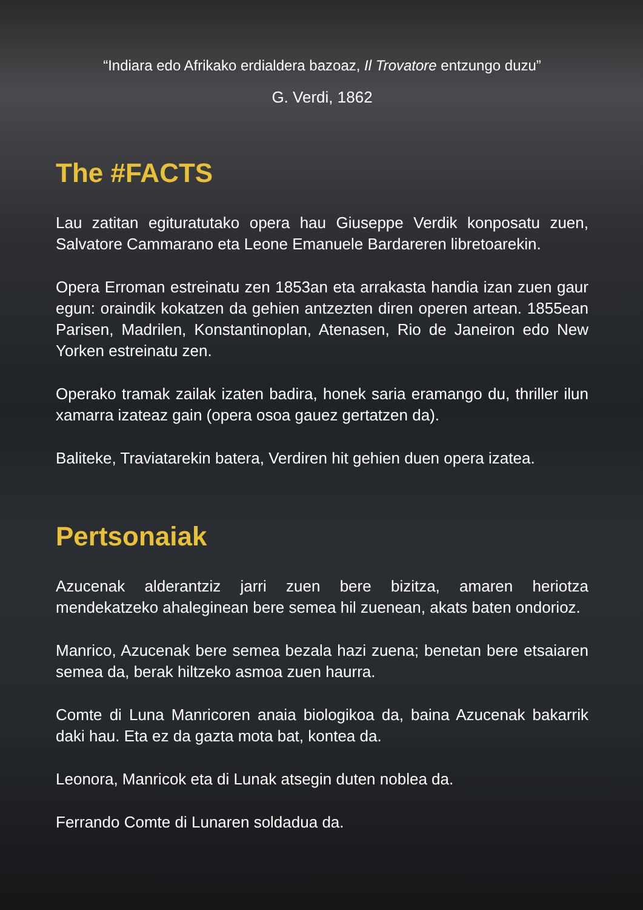“Indiara edo Afrikako erdialdera bazoaz, Il Trovatore entzungo duzu”
G. Verdi, 1862
The #FACTS
Lau zatitan egituratutako opera hau Giuseppe Verdik konposatu zuen, Salvatore Cammarano eta Leone Emanuele Bardareren libretoarekin.
Opera Erroman estreinatu zen 1853an eta arrakasta handia izan zuen gaur egun: oraindik kokatzen da gehien antzezten diren operen artean. 1855ean Parisen, Madrilen, Konstantinoplan, Atenasen, Rio de Janeiron edo New Yorken estreinatu zen.
Operako tramak zailak izaten badira, honek saria eramango du, thriller ilun xamarra izateaz gain (opera osoa gauez gertatzen da).
Baliteke, Traviatarekin batera, Verdiren hit gehien duen opera izatea.
Pertsonaiak
Azucenak alderantziz jarri zuen bere bizitza, amaren heriotza mendekatzeko ahaleginean bere semea hil zuenean, akats baten ondorioz.
Manrico, Azucenak bere semea bezala hazi zuena; benetan bere etsaiaren semea da, berak hiltzeko asmoa zuen haurra.
Comte di Luna Manricoren anaia biologikoa da, baina Azucenak bakarrik daki hau. Eta ez da gazta mota bat, kontea da.
Leonora, Manricok eta di Lunak atsegin duten noblea da.
Ferrando Comte di Lunaren soldadua da.